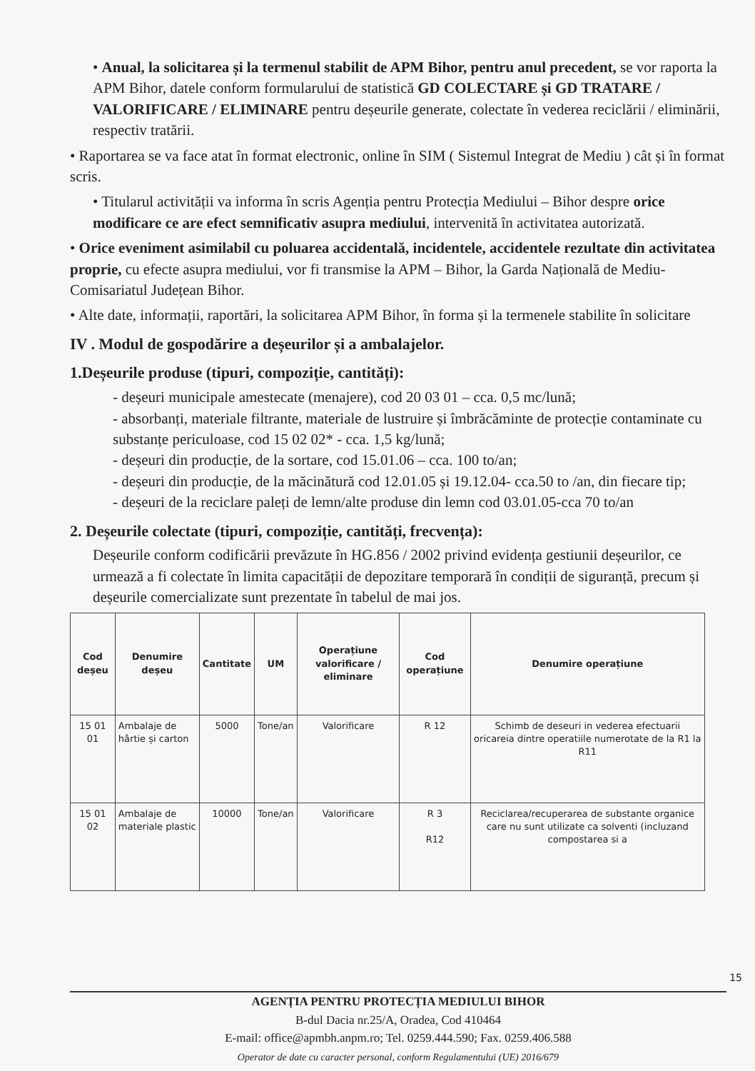• Anual, la solicitarea și la termenul stabilit de APM Bihor, pentru anul precedent, se vor raporta la APM Bihor, datele conform formularului de statistică GD COLECTARE și GD TRATARE / VALORIFICARE / ELIMINARE pentru deșeurile generate, colectate în vederea reciclării / eliminării, respectiv tratării.
• Raportarea se va face atat în format electronic, online în SIM ( Sistemul Integrat de Mediu ) cât și în format scris.
• Titularul activității va informa în scris Agenția pentru Protecția Mediului – Bihor despre orice modificare ce are efect semnificativ asupra mediului, intervenită în activitatea autorizată.
• Orice eveniment asimilabil cu poluarea accidentală, incidentele, accidentele rezultate din activitatea proprie, cu efecte asupra mediului, vor fi transmise la APM – Bihor, la Garda Națională de Mediu- Comisariatul Județean Bihor.
• Alte date, informații, raportări, la solicitarea APM Bihor, în forma și la termenele stabilite în solicitare
IV . Modul de gospodărire a deșeurilor și a ambalajelor.
1.Deșeurile produse (tipuri, compoziție, cantități):
- deșeuri municipale amestecate (menajere), cod 20 03 01 – cca. 0,5 mc/lună;
- absorbanți, materiale filtrante, materiale de lustruire și îmbrăcăminte de protecție contaminate cu substanțe periculoase, cod 15 02 02* - cca. 1,5 kg/lună;
- deșeuri din producție, de la sortare, cod 15.01.06 – cca. 100 to/an;
- deșeuri din producție, de la măcinătură cod 12.01.05 și 19.12.04- cca.50 to /an, din fiecare tip;
- deșeuri de la reciclare paleți de lemn/alte produse din lemn cod 03.01.05-cca 70 to/an
2. Deșeurile colectate (tipuri, compoziție, cantități, frecvența):
Deșeurile conform codificării prevăzute în HG.856 / 2002 privind evidența gestiunii deșeurilor, ce urmează a fi colectate în limita capacității de depozitare temporară în condiții de siguranță, precum și deșeurile comercializate sunt prezentate în tabelul de mai jos.
| Cod deșeu | Denumire deșeu | Cantitate | UM | Operațiune valorificare / eliminare | Cod operațiune | Denumire operațiune |
| --- | --- | --- | --- | --- | --- | --- |
| 15 01 01 | Ambalaje de hârtie și carton | 5000 | Tone/an | Valorificare | R 12 | Schimb de deseuri in vederea efectuarii oricareia dintre operatiile numerotate de la R1 la R11 |
| 15 01 02 | Ambalaje de materiale plastic | 10000 | Tone/an | Valorificare | R 3 R12 | Reciclarea/recuperarea de substante organice care nu sunt utilizate ca solventi (incluzand compostarea si a |
15
AGENȚIA PENTRU PROTECȚIA MEDIULUI BIHOR
B-dul Dacia nr.25/A, Oradea, Cod 410464
E-mail: office@apmbh.anpm.ro; Tel. 0259.444.590; Fax. 0259.406.588
Operator de date cu caracter personal, conform Regulamentului (UE) 2016/679